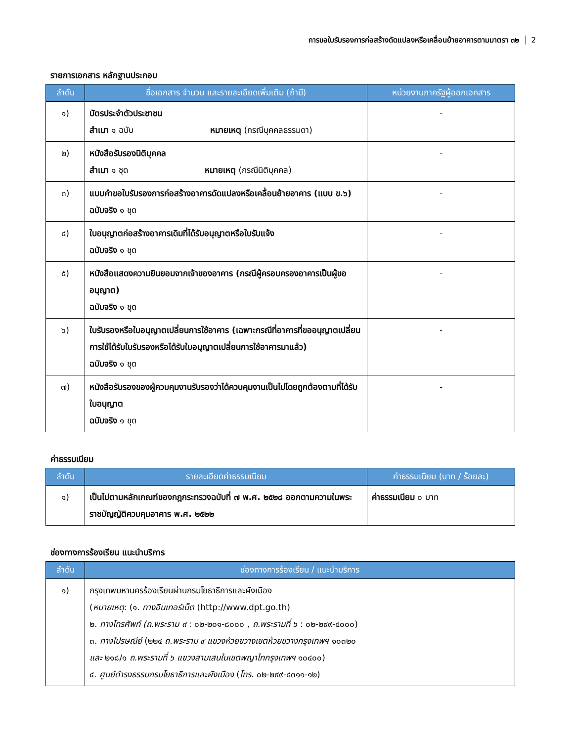การขอใบรับรองการก่อสร้างดัดแปลงหรือเคลื่อนย้ายอาคารตามมาตรา ๓๒ 2
รายการเอกสาร หลักฐานประกอบ
| ลำดับ | ชื่อเอกสาร จำนวน และรายละเอียดเพิ่มเติม (ถ้ามี) | หน่วยงานภาครัฐผู้ออกเอกสาร |
| --- | --- | --- |
| ๑) | บัตรประจำตัวประชาชน สำเนา ๑ ฉบับ หมายเหตุ (กรณีบุคคลธรรมดา) | - |
| ๒) | หนังสือรับรองนิติบุคคล สำเนา ๑ ชุด หมายเหตุ (กรณีนิติบุคคล) | - |
| ๓) | แบบคำขอใบรับรองการก่อสร้างอาคารดัดแปลงหรือเคลื่อนย้ายอาคาร (แบบ ข.๖) ฉบับจริง ๑ ชุด | - |
| ๔) | ใบอนุญาตก่อสร้างอาคารเดิมที่ได้รับอนุญาตหรือใบรับแจ้ง ฉบับจริง ๑ ชุด | - |
| ๕) | หนังสือแสดงความยินยอมจากเจ้าของอาคาร (กรณีผู้ครอบครองอาคารเป็นผู้ขออนุญาต) ฉบับจริง ๑ ชุด | - |
| ๖) | ใบรับรองหรือใบอนุญาตเปลี่ยนการใช้อาคาร (เฉพาะกรณีที่อาคารที่ขออนุญาตเปลี่ยนการใช้ได้รับใบรับรองหรือได้รับใบอนุญาตเปลี่ยนการใช้อาคารมาแล้ว) ฉบับจริง ๑ ชุด | - |
| ๗) | หนังสือรับรองของผู้ควบคุมงานรับรองว่าได้ควบคุมงานเป็นไปโดยถูกต้องตามที่ได้รับใบอนุญาต ฉบับจริง ๑ ชุด | - |
ค่าธรรมเนียม
| ลำดับ | รายละเอียดค่าธรรมเนียม | ค่าธรรมเนียม (บาท / ร้อยละ) |
| --- | --- | --- |
| ๑) | เป็นไปตามหลักเกณฑ์ของกฎกระทรวงฉบับที่ ๗ พ.ศ. ๒๕๒๘ ออกตามความในพระราชบัญญัติควบคุมอาคาร พ.ศ. ๒๕๒๒ | ค่าธรรมเนียม ๐ บาท |
ช่องทางการร้องเรียน แนะนำบริการ
| ลำดับ | ช่องทางการร้องเรียน / แนะนำบริการ |
| --- | --- |
| ๑) | กรุงเทพมหานครร้องเรียนผ่านกรมโยธาธิการและผังเมือง ( หมายเหตุ : (๑. ทางอินเทอร์เน็ต (http://www.dpt.go.th) ๒. ทางโทรศัพท์ (ถ.พระราม ๙ : ๐๒-๒๐๑-๘๐๐๐ , ถ.พระรามที่ ๖ : ๐๒-๒๙๙-๔๐๐๐) ๓. ทางไปรษณีย์ (๒๒๔ ถ.พระราม ๙ แขวงห้วยขวางเขตห้วยขวางกรุงเทพฯ ๑๐๓๒๐ และ ๒๑๘/๑ ถ.พระรามที่ ๖ แขวงสามเสนในเขตพญาไทกรุงเทพฯ ๑๐๔๐๐) ๔. ศูนย์ดำรงธรรมกรมโยธาธิการและผังเมือง ( โทร. ๐๒-๒๙๙-๔๓๑๑-๑๒) |